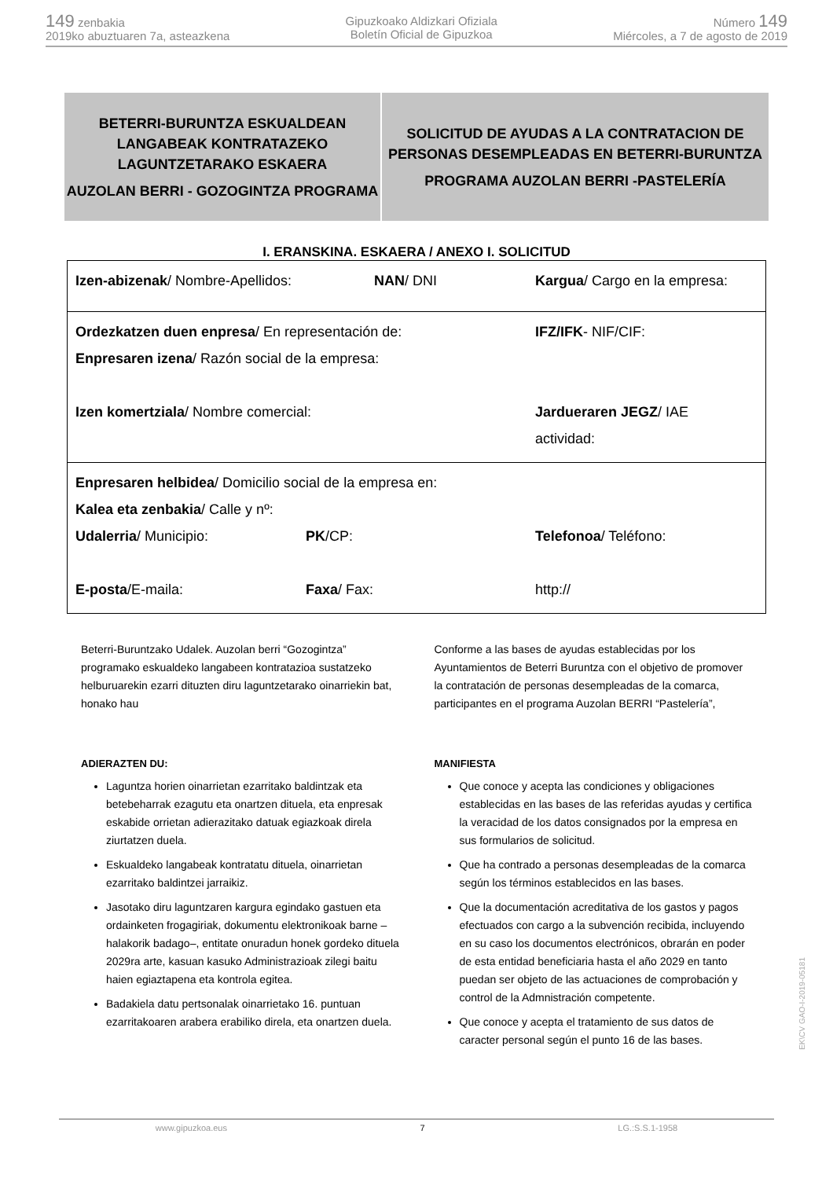149 zenbakia
2019ko abuztuaren 7a, asteazkena
Gipuzkoako Aldizkari Ofiziala
Boletín Oficial de Gipuzkoa
Número 149
Miércoles, a 7 de agosto de 2019
BETERRI-BURUNTZA ESKUALDEAN LANGABEAK KONTRATAZEKO LAGUNTZETARAKO ESKAERA
AUZOLAN BERRI - GOZOGINTZA PROGRAMA
SOLICITUD DE AYUDAS A LA CONTRATACION DE PERSONAS DESEMPLEADAS EN BETERRI-BURUNTZA
PROGRAMA AUZOLAN BERRI -PASTELERÍA
I. ERANSKINA. ESKAERA / ANEXO I. SOLICITUD
| Izen-abizenak / Nombre-Apellidos: NAN / DNI Kargua / Cargo en la empresa: |
| Ordezkatzen duen enpresa / En representación de: IFZ/IFK - NIF/CIF: Enpresaren izena / Razón social de la empresa: Izen komertziala / Nombre comercial: Jardueraren JEGZ / IAE actividad: |
| Enpresaren helbidea / Domicilio social de la empresa en: Kalea eta zenbakia / Calle y nº: Udalerria / Municipio: PK /CP: Telefonoa / Teléfono: E-posta /E-maila: Faxa / Fax: http:// |
Beterri-Buruntzako Udalek. Auzolan berri “Gozogintza” programako eskualdeko langabeen kontratazioa sustatzeko helburuarekin ezarri dituzten diru laguntzetarako oinarriekin bat, honako hau
ADIERAZTEN DU:
Laguntza horien oinarrietan ezarritako baldintzak eta betebeharrak ezagutu eta onartzen dituela, eta enpresak eskabide orrietan adierazitako datuak egiazkoak direla ziurtatzen duela.
Eskualdeko langabeak kontratatu dituela, oinarrietan ezarritako baldintzei jarraikiz.
Jasotako diru laguntzaren kargura egindako gastuen eta ordainketen frogagiriak, dokumentu elektronikoak barne –halakorik badago–, entitate onuradun honek gordeko dituela 2029ra arte, kasuan kasuko Administrazioak zilegi baitu haien egiaztapena eta kontrola egitea.
Badakiela datu pertsonalak oinarrietako 16. puntuan ezarritakoaren arabera erabiliko direla, eta onartzen duela.
Conforme a las bases de ayudas establecidas por los Ayuntamientos de Beterri Buruntza con el objetivo de promover la contratación de personas desempleadas de la comarca, participantes en el programa Auzolan BERRI “Pastelería”,
MANIFIESTA
Que conoce y acepta las condiciones y obligaciones establecidas en las bases de las referidas ayudas y certifica la veracidad de los datos consignados por la empresa en sus formularios de solicitud.
Que ha contrado a personas desempleadas de la comarca según los términos establecidos en las bases.
Que la documentación acreditativa de los gastos y pagos efectuados con cargo a la subvención recibida, incluyendo en su caso los documentos electrónicos, obrarán en poder de esta entidad beneficiaria hasta el año 2029 en tanto puedan ser objeto de las actuaciones de comprobación y control de la Admnistración competente.
Que conoce y acepta el tratamiento de sus datos de caracter personal según el punto 16 de las bases.
EK\CV GAO-I-2019-05181
www.gipuzkoa.eus 7 LG.:S.S.1-1958